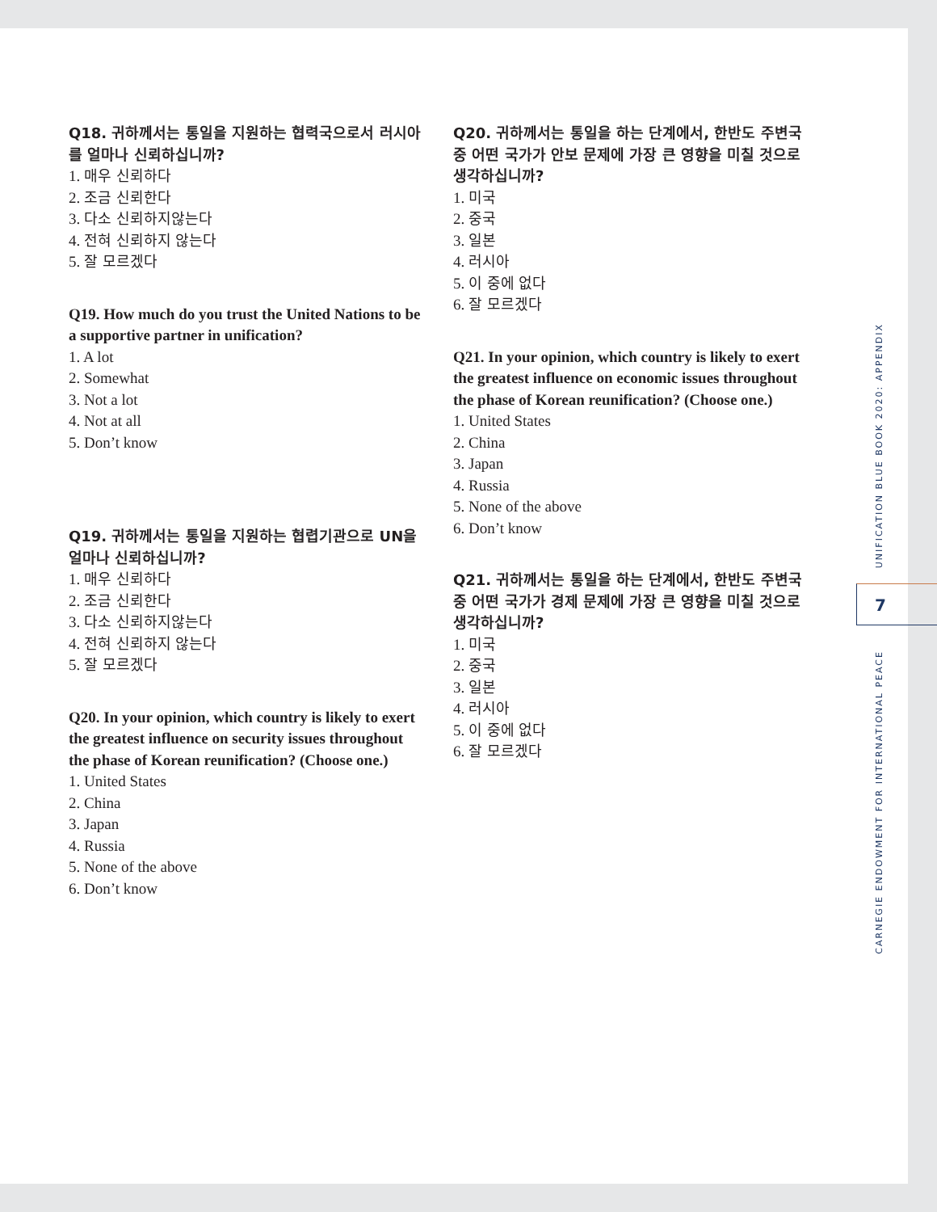Q18. 귀하께서는 통일을 지원하는 협력국으로서 러시아를 얼마나 신뢰하십니까?
1. 매우 신뢰하다
2. 조금 신뢰한다
3. 다소 신뢰하지않는다
4. 전혀 신뢰하지 않는다
5. 잘 모르겠다
Q19. How much do you trust the United Nations to be a supportive partner in unification?
1. A lot
2. Somewhat
3. Not a lot
4. Not at all
5. Don’t know
Q19. 귀하께서는 통일을 지원하는 협렵기관으로 UN을 얼마나 신뢰하십니까?
1. 매우 신뢰하다
2. 조금 신뢰한다
3. 다소 신뢰하지않는다
4. 전혀 신뢰하지 않는다
5. 잘 모르겠다
Q20. In your opinion, which country is likely to exert the greatest influence on security issues throughout the phase of Korean reunification? (Choose one.)
1. United States
2. China
3. Japan
4. Russia
5. None of the above
6. Don’t know
Q20. 귀하께서는 통일을 하는 단계에서, 한반도 주변국 중 어떤 국가가 안보 문제에 가장 큰 영향을 미칠 것으로 생각하십니까?
1. 미국
2. 중국
3. 일본
4. 러시아
5. 이 중에 없다
6. 잘 모르겠다
Q21. In your opinion, which country is likely to exert the greatest influence on economic issues throughout the phase of Korean reunification? (Choose one.)
1. United States
2. China
3. Japan
4. Russia
5. None of the above
6. Don’t know
Q21. 귀하께서는 통일을 하는 단계에서, 한반도 주변국 중 어떤 국가가 경제 문제에 가장 큰 영향을 미칠 것으로 생각하십니까?
1. 미국
2. 중국
3. 일본
4. 러시아
5. 이 중에 없다
6. 잘 모르겠다
UNIFICATION BLUE BOOK 2020: APPENDIX
7
CARNEGIE ENDOWMENT FOR INTERNATIONAL PEACE